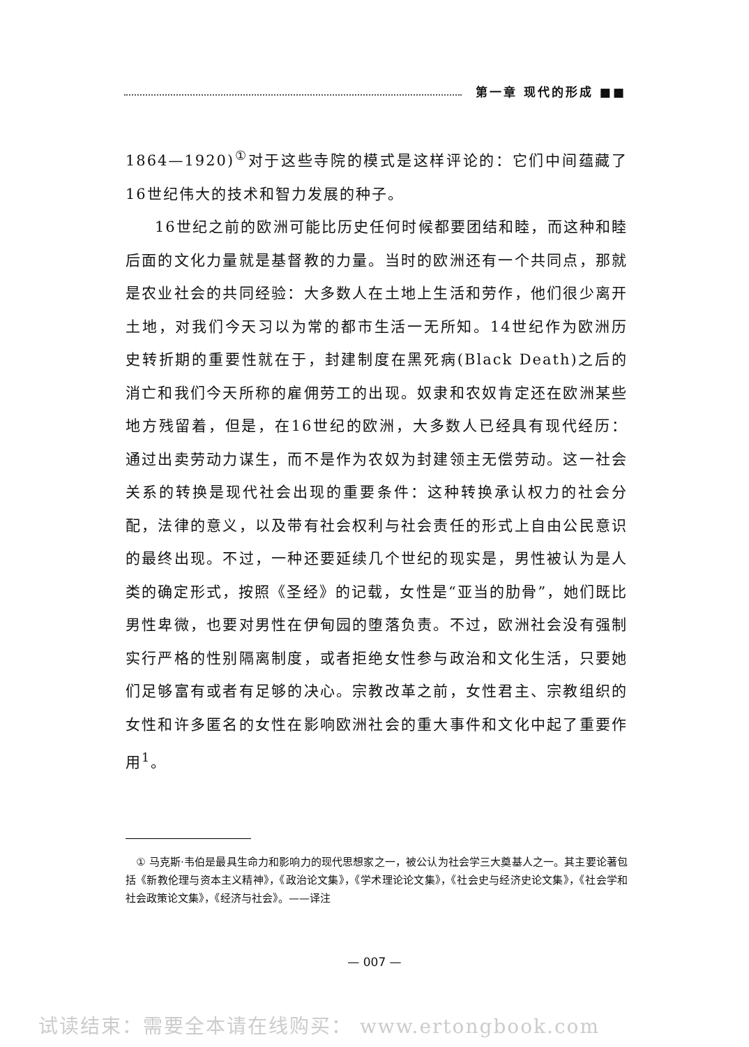第一章 现代的形成 ■■
1864—1920)<sup>①</sup>对于这些寺院的模式是这样评论的：它们中间蕴藏了16世纪伟大的技术和智力发展的种子。
16世纪之前的欧洲可能比历史任何时候都要团结和睦，而这种和睦后面的文化力量就是基督教的力量。当时的欧洲还有一个共同点，那就是农业社会的共同经验：大多数人在土地上生活和劳作，他们很少离开土地，对我们今天习以为常的都市生活一无所知。14世纪作为欧洲历史转折期的重要性就在于，封建制度在黑死病(Black Death)之后的消亡和我们今天所称的雇佣劳工的出现。奴隶和农奴肯定还在欧洲某些地方残留着，但是，在16世纪的欧洲，大多数人已经具有现代经历：通过出卖劳动力谋生，而不是作为农奴为封建领主无偿劳动。这一社会关系的转换是现代社会出现的重要条件：这种转换承认权力的社会分配，法律的意义，以及带有社会权利与社会责任的形式上自由公民意识的最终出现。不过，一种还要延续几个世纪的现实是，男性被认为是人类的确定形式，按照《圣经》的记载，女性是“亚当的肋骨”，她们既比男性卑微，也要对男性在伊甸园的堕落负责。不过，欧洲社会没有强制实行严格的性别隔离制度，或者拒绝女性参与政治和文化生活，只要她们足够富有或者有足够的决心。宗教改革之前，女性君主、宗教组织的女性和许多匿名的女性在影响欧洲社会的重大事件和文化中起了重要作用<sup>1</sup>。
　① 马克斯·韦伯是最具生命力和影响力的现代思想家之一，被公认为社会学三大奠基人之一。其主要论著包括《新教伦理与资本主义精神》，《政治论文集》，《学术理论论文集》，《社会史与经济史论文集》，《社会学和社会政策论文集》，《经济与社会》。——译注
— 007 —
试读结束：需要全本请在线购买： www.ertongbook.com